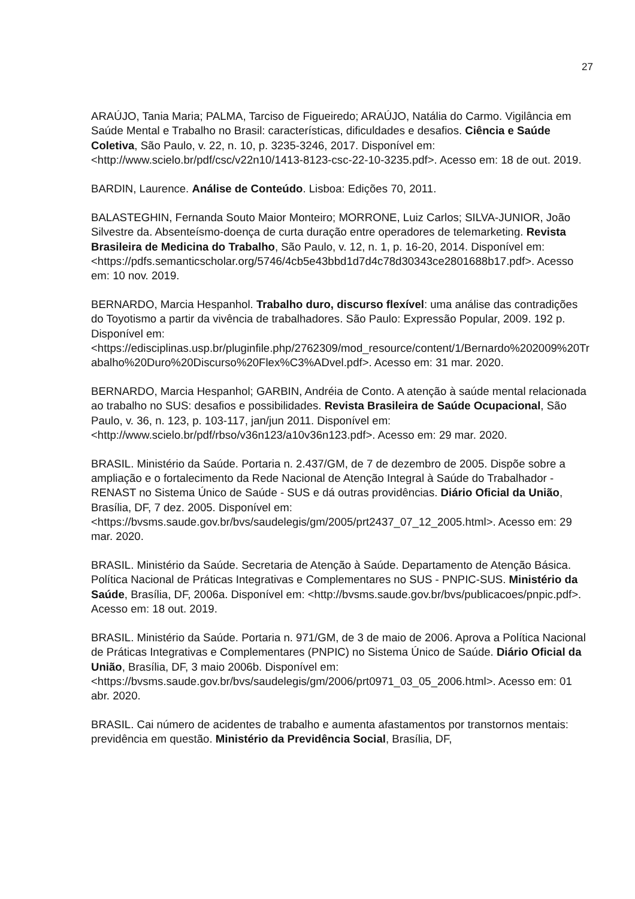27
ARAÚJO, Tania Maria; PALMA, Tarciso de Figueiredo; ARAÚJO, Natália do Carmo. Vigilância em Saúde Mental e Trabalho no Brasil: características, dificuldades e desafios. Ciência e Saúde Coletiva, São Paulo, v. 22, n. 10, p. 3235-3246, 2017. Disponível em: <http://www.scielo.br/pdf/csc/v22n10/1413-8123-csc-22-10-3235.pdf>. Acesso em: 18 de out. 2019.
BARDIN, Laurence. Análise de Conteúdo. Lisboa: Edições 70, 2011.
BALASTEGHIN, Fernanda Souto Maior Monteiro; MORRONE, Luiz Carlos; SILVA-JUNIOR, João Silvestre da. Absenteísmo-doença de curta duração entre operadores de telemarketing. Revista Brasileira de Medicina do Trabalho, São Paulo, v. 12, n. 1, p. 16-20, 2014. Disponível em: <https://pdfs.semanticscholar.org/5746/4cb5e43bbd1d7d4c78d30343ce2801688b17.pdf>. Acesso em: 10 nov. 2019.
BERNARDO, Marcia Hespanhol. Trabalho duro, discurso flexível: uma análise das contradições do Toyotismo a partir da vivência de trabalhadores. São Paulo: Expressão Popular, 2009. 192 p. Disponível em: <https://edisciplinas.usp.br/pluginfile.php/2762309/mod_resource/content/1/Bernardo%202009%20Trabalho%20Duro%20Discurso%20Flex%C3%ADvel.pdf>. Acesso em: 31 mar. 2020.
BERNARDO, Marcia Hespanhol; GARBIN, Andréia de Conto. A atenção à saúde mental relacionada ao trabalho no SUS: desafios e possibilidades. Revista Brasileira de Saúde Ocupacional, São Paulo, v. 36, n. 123, p. 103-117, jan/jun 2011. Disponível em: <http://www.scielo.br/pdf/rbso/v36n123/a10v36n123.pdf>. Acesso em: 29 mar. 2020.
BRASIL. Ministério da Saúde. Portaria n. 2.437/GM, de 7 de dezembro de 2005. Dispõe sobre a ampliação e o fortalecimento da Rede Nacional de Atenção Integral à Saúde do Trabalhador - RENAST no Sistema Único de Saúde - SUS e dá outras providências. Diário Oficial da União, Brasília, DF, 7 dez. 2005. Disponível em: <https://bvsms.saude.gov.br/bvs/saudelegis/gm/2005/prt2437_07_12_2005.html>. Acesso em: 29 mar. 2020.
BRASIL. Ministério da Saúde. Secretaria de Atenção à Saúde. Departamento de Atenção Básica. Política Nacional de Práticas Integrativas e Complementares no SUS - PNPIC-SUS. Ministério da Saúde, Brasília, DF, 2006a. Disponível em: <http://bvsms.saude.gov.br/bvs/publicacoes/pnpic.pdf>. Acesso em: 18 out. 2019.
BRASIL. Ministério da Saúde. Portaria n. 971/GM, de 3 de maio de 2006. Aprova a Política Nacional de Práticas Integrativas e Complementares (PNPIC) no Sistema Único de Saúde. Diário Oficial da União, Brasília, DF, 3 maio 2006b. Disponível em: <https://bvsms.saude.gov.br/bvs/saudelegis/gm/2006/prt0971_03_05_2006.html>. Acesso em: 01 abr. 2020.
BRASIL. Cai número de acidentes de trabalho e aumenta afastamentos por transtornos mentais: previdência em questão. Ministério da Previdência Social, Brasília, DF,